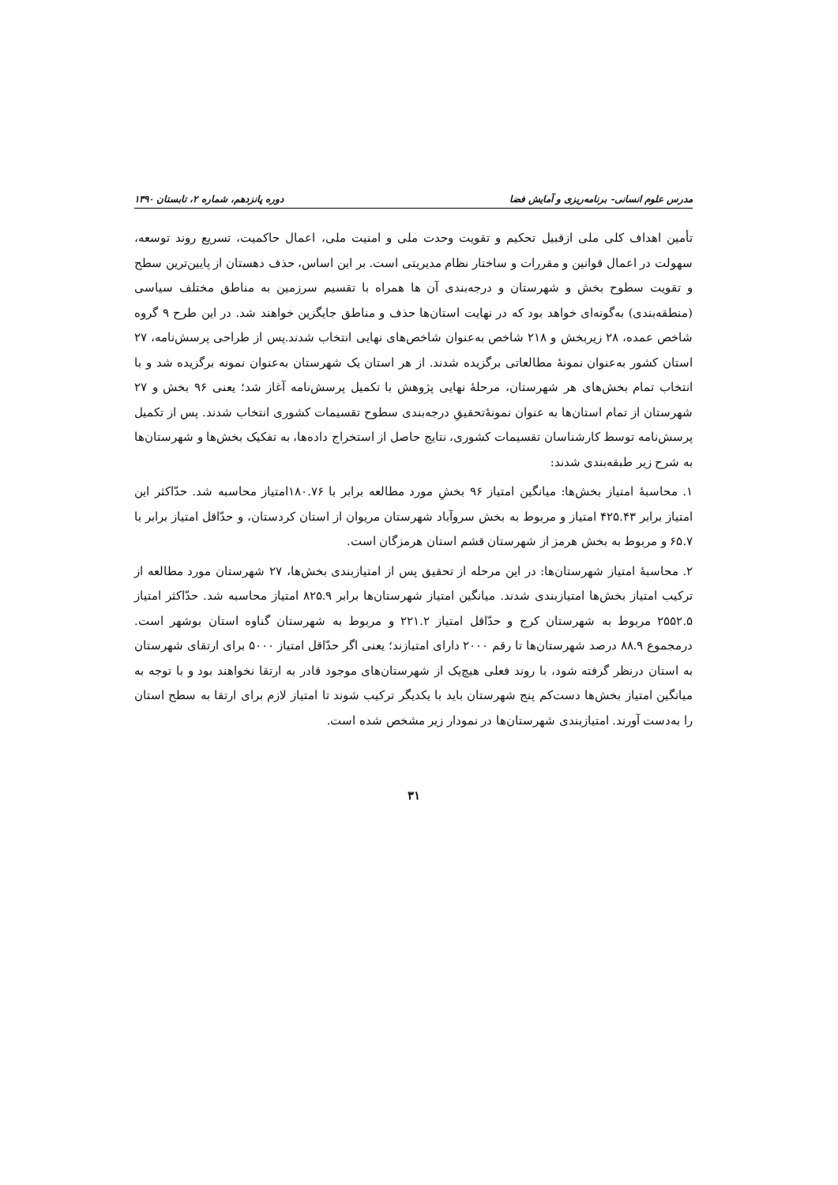مدرس علوم انسانی- برنامه‌ریزی و آمایش فضا دوره پانزدهم، شماره ۲، تابستان ۱۳۹۰
تأمین اهداف کلی ملی ازقبیل تحکیم و تقویت وحدت ملی و امنیت ملی، اعمال حاکمیت، تسریع روند توسعه، سهولت در اعمال قوانین و مقررات و ساختار نظام مدیریتی است. بر این اساس، حذف دهستان از پایین‌ترین سطح و تقویت سطوح بخش و شهرستان و درجه‌بندی آن ها همراه با تقسیم سرزمین به مناطق مختلف سیاسی (منطقه‌بندی) به‌گونه‌ای خواهد بود که در نهایت استان‌ها حذف و مناطق جایگزین خواهند شد. در این طرح ۹ گروه شاخص عمده، ۲۸ زیربخش و ۲۱۸ شاخص به‌عنوان شاخص‌های نهایی انتخاب شدند.پس از طراحی پرسش‌نامه، ۲۷ استان کشور به‌عنوان نمونهٔ مطالعاتی برگزیده شدند. از هر استان یک شهرستان به‌عنوان نمونه برگزیده شد و با انتخاب تمام بخش‌های هر شهرستان، مرحلهٔ نهایی پژوهش با تکمیل پرسش‌نامه آغاز شد؛ یعنی ۹۶ بخش و ۲۷ شهرستان از تمام استان‌ها به عنوان نمونهٔ‌تحقیقِ درجه‌بندی سطوح تقسیمات کشوری انتخاب شدند. پس از تکمیل پرسش‌نامه توسط کارشناسان تقسیمات کشوری، نتایج حاصل از استخراج داده‌ها، به تفکیک بخش‌ها و شهرستان‌ها به شرح زیر طبقه‌بندی شدند:
۱. محاسبهٔ امتیاز بخش‌ها: میانگین امتیاز ۹۶ بخشِ مورد مطالعه برابر با ۱۸۰.۷۶امتیاز محاسبه شد. حدّاکثر این امتیاز برابر ۴۲۵.۴۳ امتیاز و مربوط به بخش سروآباد شهرستان مریوان از استان کردستان، و حدّاقل امتیاز برابر با ۶۵.۷ و مربوط به بخش هرمز از شهرستان قشم استان هرمزگان است.
۲. محاسبهٔ امتیاز شهرستان‌ها: در این مرحله از تحقیق پس از امتیازبندی بخش‌ها، ۲۷ شهرستان مورد مطالعه از ترکیب امتیاز بخش‌ها امتیازبندی شدند. میانگین امتیاز شهرستان‌ها برابر ۸۲۵.۹ امتیاز محاسبه شد. حدّاکثر امتیاز ۲۵۵۲.۵ مربوط به شهرستان کرج و حدّاقل امتیاز ۲۲۱.۲ و مربوط به شهرستان گناوه استان بوشهر است. درمجموع ۸۸.۹ درصد شهرستان‌ها تا رقم ۲۰۰۰ دارای امتیازند؛ یعنی اگر حدّاقل امتیاز ۵۰۰۰ برای ارتقای شهرستان به استان درنظر گرفته شود، با روند فعلی هیچ‌یک از شهرستان‌های موجود قادر به ارتقا نخواهند بود و با توجه به میانگین امتیاز بخش‌ها دست‌کم پنج شهرستان باید با یکدیگر ترکیب شوند تا امتیاز لازم برای ارتقا به سطح استان را به‌دست آورند. امتیازبندی شهرستان‌ها در نمودار زیر مشخص شده است.
۳۱